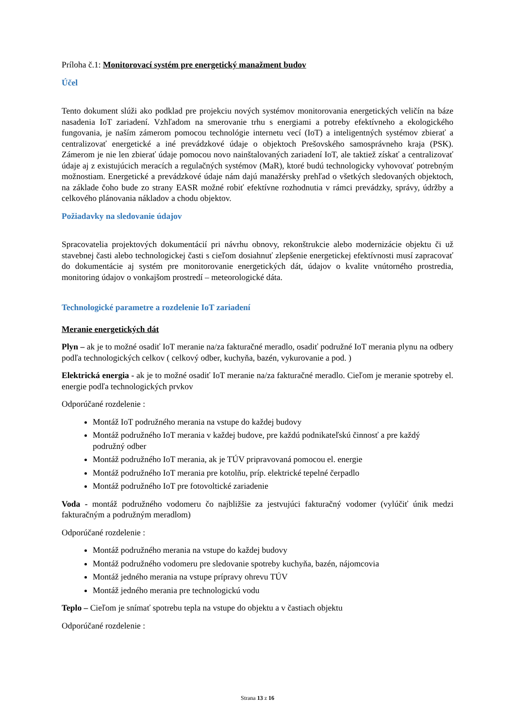Príloha č.1: Monitorovací systém pre energetický manažment budov
Účel
Tento dokument slúži ako podklad pre projekciu nových systémov monitorovania energetických veličín na báze nasadenia IoT zariadení. Vzhľadom na smerovanie trhu s energiami a potreby efektívneho a ekologického fungovania, je naším zámerom pomocou technológie internetu vecí (IoT) a inteligentných systémov zbierať a centralizovať energetické a iné prevádzkové údaje o objektoch Prešovského samosprávneho kraja (PSK). Zámerom je nie len zbierať údaje pomocou novo nainštalovaných zariadení IoT, ale taktiež získať a centralizovať údaje aj z existujúcich meracích a regulačných systémov (MaR), ktoré budú technologicky vyhovovať potrebným možnostiam. Energetické a prevádzkové údaje nám dajú manažérsky prehľad o všetkých sledovaných objektoch, na základe čoho bude zo strany EASR možné robiť efektívne rozhodnutia v rámci prevádzky, správy, údržby a celkového plánovania nákladov a chodu objektov.
Požiadavky na sledovanie údajov
Spracovatelia projektových dokumentácií pri návrhu obnovy, rekonštrukcie alebo modernizácie objektu či už stavebnej časti alebo technologickej časti s cieľom dosiahnuť zlepšenie energetickej efektívnosti musí zapracovať do dokumentácie aj systém pre monitorovanie energetických dát, údajov o kvalite vnútorného prostredia, monitoring údajov o vonkajšom prostredí – meteorologické dáta.
Technologické parametre a rozdelenie IoT zariadení
Meranie energetických dát
Plyn – ak je to možné osadiť IoT meranie na/za fakturačné meradlo, osadiť podružné IoT merania plynu na odbery podľa technologických celkov ( celkový odber, kuchyňa, bazén, vykurovanie a pod. )
Elektrická energia - ak je to možné osadiť IoT meranie na/za fakturačné meradlo. Cieľom je meranie spotreby el. energie podľa technologických prvkov
Odporúčané rozdelenie :
Montáž IoT podružného merania na vstupe do každej budovy
Montáž podružného IoT merania v každej budove, pre každú podnikateľskú činnosť a pre každý podružný odber
Montáž podružného IoT merania, ak je TÚV pripravovaná pomocou el. energie
Montáž podružného IoT merania pre kotolňu, príp. elektrické tepelné čerpadlo
Montáž podružného IoT pre fotovoltické zariadenie
Voda - montáž podružného vodomeru čo najbližšie za jestvujúci fakturačný vodomer (vylúčiť únik medzi fakturačným a podružným meradlom)
Odporúčané rozdelenie :
Montáž podružného merania na vstupe do každej budovy
Montáž podružného vodomeru pre sledovanie spotreby kuchyňa, bazén, nájomcovia
Montáž jedného merania na vstupe prípravy ohrevu TÚV
Montáž jedného merania pre technologickú vodu
Teplo – Cieľom je snímať spotrebu tepla na vstupe do objektu a v častiach objektu
Odporúčané rozdelenie :
Strana 13 z 16